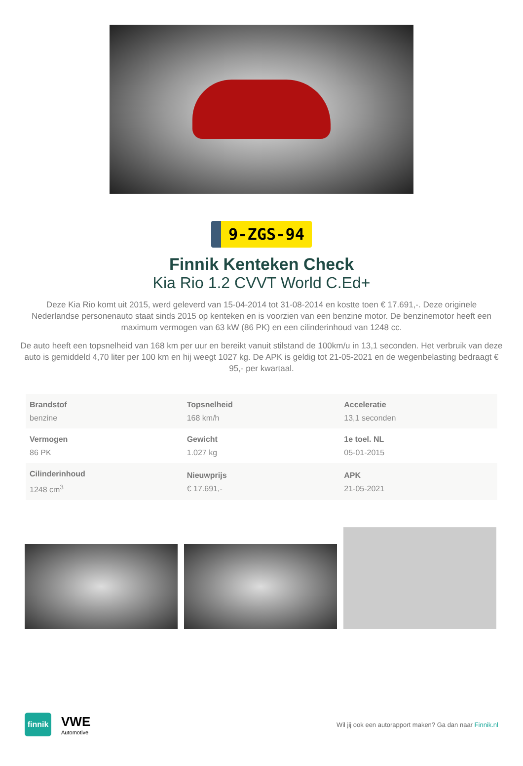9-ZGS-94
Finnik Kenteken Check
Kia Rio 1.2 CVVT World C.Ed+
Deze Kia Rio komt uit 2015, werd geleverd van 15-04-2014 tot 31-08-2014 en kostte toen € 17.691,-. Deze originele Nederlandse personenauto staat sinds 2015 op kenteken en is voorzien van een benzine motor. De benzinemotor heeft een maximum vermogen van 63 kW (86 PK) en een cilinderinhoud van 1248 cc.
De auto heeft een topsnelheid van 168 km per uur en bereikt vanuit stilstand de 100km/u in 13,1 seconden. Het verbruik van deze auto is gemiddeld 4,70 liter per 100 km en hij weegt 1027 kg. De APK is geldig tot 21-05-2021 en de wegenbelasting bedraagt € 95,- per kwartaal.
| Brandstof benzine | Topsnelheid 168 km/h | Acceleratie 13,1 seconden |
| Vermogen 86 PK | Gewicht 1.027 kg | 1e toel. NL 05-01-2015 |
| Cilinderinhoud 1248 cm<sup>3</sup> | Nieuwprijs € 17.691,- | APK 21-05-2021 |
finnik
VWE
Automotive
Wil jij ook een autorapport maken? Ga dan naar Finnik.nl